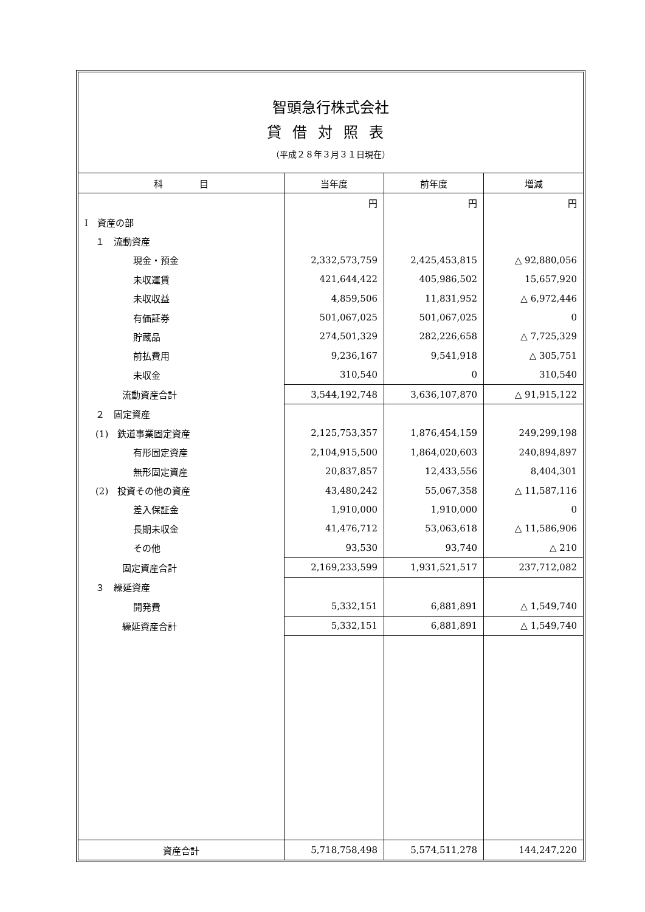智頭急行株式会社
貸借対照表
（平成２８年３月３１日現在）
| 科 目 | 当年度 | 前年度 | 増減 |
| --- | --- | --- | --- |
| | 円 | 円 | 円 |
| Ⅰ 資産の部 | | | |
| １ 流動資産 | | | |
| 現金・預金 | 2,332,573,759 | 2,425,453,815 | △ 92,880,056 |
| 未収運賃 | 421,644,422 | 405,986,502 | 15,657,920 |
| 未収収益 | 4,859,506 | 11,831,952 | △ 6,972,446 |
| 有価証券 | 501,067,025 | 501,067,025 | 0 |
| 貯蔵品 | 274,501,329 | 282,226,658 | △ 7,725,329 |
| 前払費用 | 9,236,167 | 9,541,918 | △ 305,751 |
| 未収金 | 310,540 | 0 | 310,540 |
| 流動資産合計 | 3,544,192,748 | 3,636,107,870 | △ 91,915,122 |
| ２ 固定資産 | | | |
| (1) 鉄道事業固定資産 | 2,125,753,357 | 1,876,454,159 | 249,299,198 |
| 有形固定資産 | 2,104,915,500 | 1,864,020,603 | 240,894,897 |
| 無形固定資産 | 20,837,857 | 12,433,556 | 8,404,301 |
| (2) 投資その他の資産 | 43,480,242 | 55,067,358 | △ 11,587,116 |
| 差入保証金 | 1,910,000 | 1,910,000 | 0 |
| 長期未収金 | 41,476,712 | 53,063,618 | △ 11,586,906 |
| その他 | 93,530 | 93,740 | △ 210 |
| 固定資産合計 | 2,169,233,599 | 1,931,521,517 | 237,712,082 |
| ３ 繰延資産 | | | |
| 開発費 | 5,332,151 | 6,881,891 | △ 1,549,740 |
| 繰延資産合計 | 5,332,151 | 6,881,891 | △ 1,549,740 |
| 資産合計 | 5,718,758,498 | 5,574,511,278 | 144,247,220 |